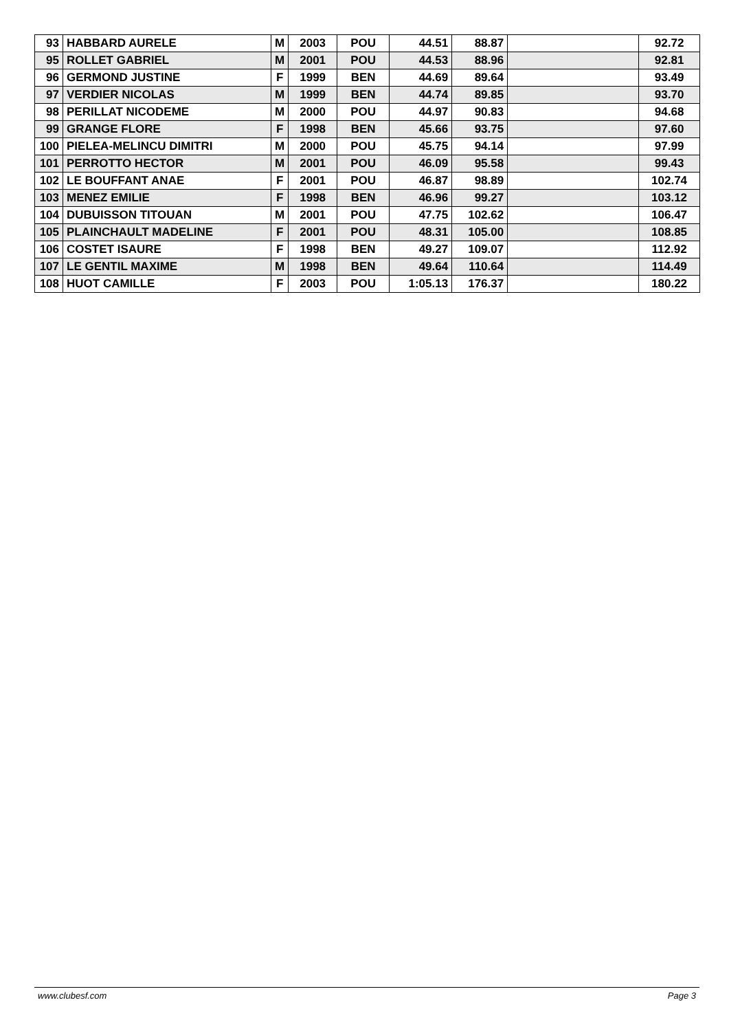| 93 | HABBARD AURELE | M | 2003 | POU | 44.51 | 88.87 | | 92.72 |
| 95 | ROLLET GABRIEL | M | 2001 | POU | 44.53 | 88.96 | | 92.81 |
| 96 | GERMOND JUSTINE | F | 1999 | BEN | 44.69 | 89.64 | | 93.49 |
| 97 | VERDIER NICOLAS | M | 1999 | BEN | 44.74 | 89.85 | | 93.70 |
| 98 | PERILLAT NICODEME | M | 2000 | POU | 44.97 | 90.83 | | 94.68 |
| 99 | GRANGE FLORE | F | 1998 | BEN | 45.66 | 93.75 | | 97.60 |
| 100 | PIELEA-MELINCU DIMITRI | M | 2000 | POU | 45.75 | 94.14 | | 97.99 |
| 101 | PERROTTO HECTOR | M | 2001 | POU | 46.09 | 95.58 | | 99.43 |
| 102 | LE BOUFFANT ANAE | F | 2001 | POU | 46.87 | 98.89 | | 102.74 |
| 103 | MENEZ EMILIE | F | 1998 | BEN | 46.96 | 99.27 | | 103.12 |
| 104 | DUBUISSON TITOUAN | M | 2001 | POU | 47.75 | 102.62 | | 106.47 |
| 105 | PLAINCHAULT MADELINE | F | 2001 | POU | 48.31 | 105.00 | | 108.85 |
| 106 | COSTET ISAURE | F | 1998 | BEN | 49.27 | 109.07 | | 112.92 |
| 107 | LE GENTIL MAXIME | M | 1998 | BEN | 49.64 | 110.64 | | 114.49 |
| 108 | HUOT CAMILLE | F | 2003 | POU | 1:05.13 | 176.37 | | 180.22 |
www.clubesf.com Page 3